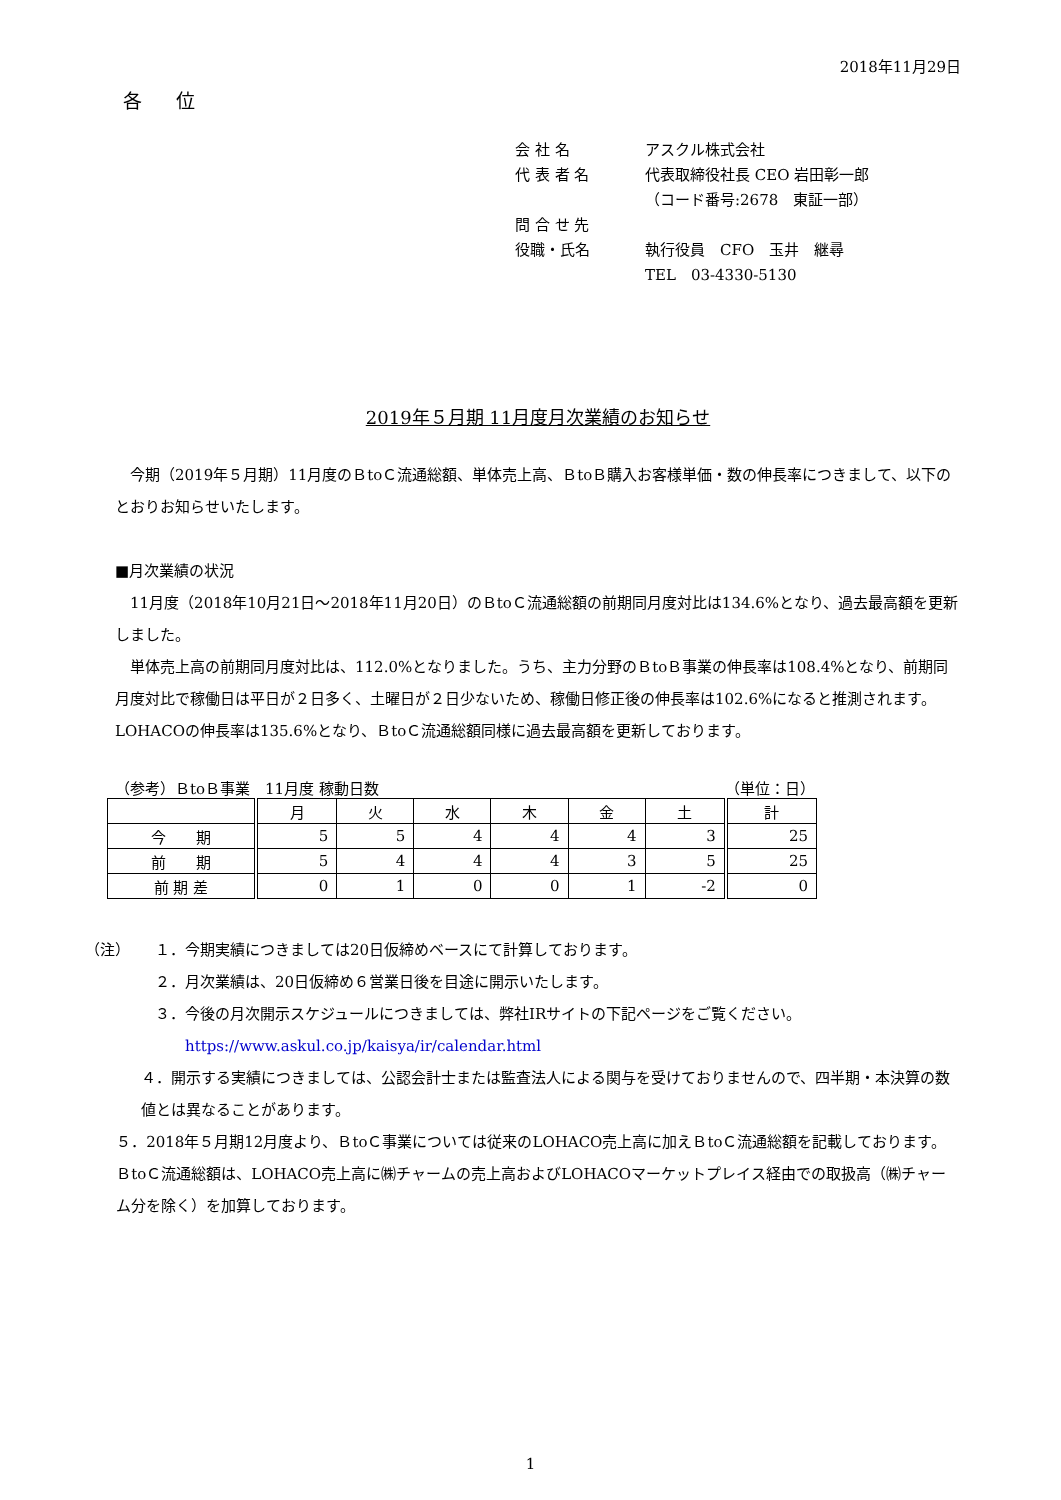2018年11月29日
各 位
会 社 名 アスクル株式会社
代 表 者 名 代表取締役社長 CEO 岩田彰一郎
（コード番号:2678　東証一部）
問 合 せ 先
役職・氏名 執行役員　CFO　玉井　継尋
TEL　03-4330-5130
2019年５月期 11月度月次業績のお知らせ
　今期（2019年５月期）11月度のＢtoＣ流通総額、単体売上高、ＢtoＢ購入お客様単価・数の伸長率につきまして、以下のとおりお知らせいたします。
■月次業績の状況
　11月度（2018年10月21日～2018年11月20日）のＢtoＣ流通総額の前期同月度対比は134.6%となり、過去最高額を更新しました。
　単体売上高の前期同月度対比は、112.0%となりました。うち、主力分野のＢtoＢ事業の伸長率は108.4%となり、前期同月度対比で稼働日は平日が２日多く、土曜日が２日少ないため、稼働日修正後の伸長率は102.6%になると推測されます。LOHACOの伸長率は135.6%となり、ＢtoＣ流通総額同様に過去最高額を更新しております。
（参考）ＢtoＢ事業　11月度 稼動日数 （単位：日）
| | 月 | 火 | 水 | 木 | 金 | 土 | 計 |
| --- | --- | --- | --- | --- | --- | --- | --- |
| 今 期 | 5 | 5 | 4 | 4 | 4 | 3 | 25 |
| 前 期 | 5 | 4 | 4 | 4 | 3 | 5 | 25 |
| 前 期 差 | 0 | 1 | 0 | 0 | 1 | -2 | 0 |
（注） １．今期実績につきましては20日仮締めベースにて計算しております。
２．月次業績は、20日仮締め６営業日後を目途に開示いたします。
３．今後の月次開示スケジュールにつきましては、弊社IRサイトの下記ページをご覧ください。
　　https://www.askul.co.jp/kaisya/ir/calendar.html
４．開示する実績につきましては、公認会計士または監査法人による関与を受けておりませんので、四半期・本決算の数値とは異なることがあります。
５．2018年５月期12月度より、ＢtoＣ事業については従来のLOHACO売上高に加えＢtoＣ流通総額を記載しております。ＢtoＣ流通総額は、LOHACO売上高に㈱チャームの売上高およびLOHACOマーケットプレイス経由での取扱高（㈱チャーム分を除く）を加算しております。
1